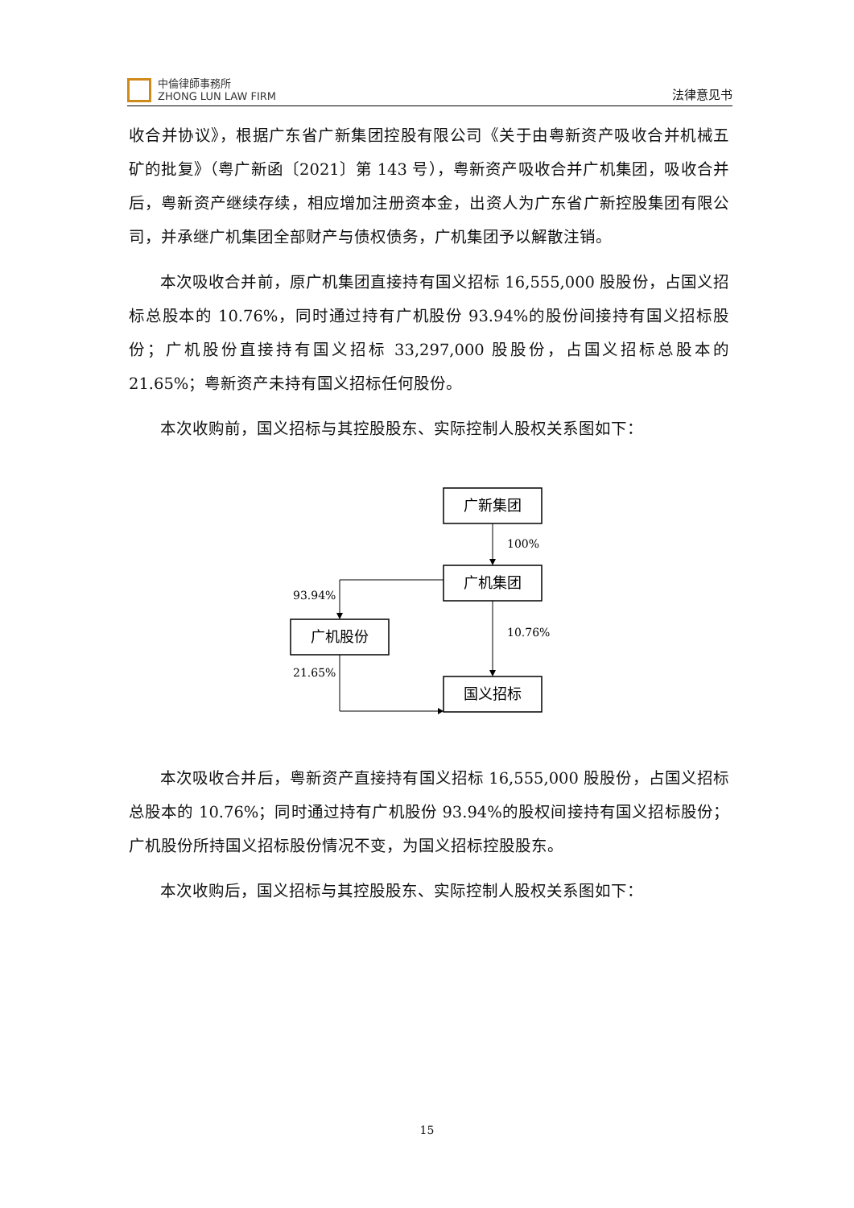中倫律師事務所
ZHONG LUN LAW FIRM
法律意见书
收合并协议》，根据广东省广新集团控股有限公司《关于由粤新资产吸收合并机械五矿的批复》（粤广新函〔2021〕第 143 号），粤新资产吸收合并广机集团，吸收合并后，粤新资产继续存续，相应增加注册资本金，出资人为广东省广新控股集团有限公司，并承继广机集团全部财产与债权债务，广机集团予以解散注销。
本次吸收合并前，原广机集团直接持有国义招标 16,555,000 股股份，占国义招标总股本的 10.76%，同时通过持有广机股份 93.94%的股份间接持有国义招标股份；广机股份直接持有国义招标 33,297,000 股股份，占国义招标总股本的 21.65%；粤新资产未持有国义招标任何股份。
本次收购前，国义招标与其控股股东、实际控制人股权关系图如下：
广新集团
100%
广机集团
93.94%
广机股份
21.65%
10.76%
国义招标
本次吸收合并后，粤新资产直接持有国义招标 16,555,000 股股份，占国义招标总股本的 10.76%；同时通过持有广机股份 93.94%的股权间接持有国义招标股份；广机股份所持国义招标股份情况不变，为国义招标控股股东。
本次收购后，国义招标与其控股股东、实际控制人股权关系图如下：
15